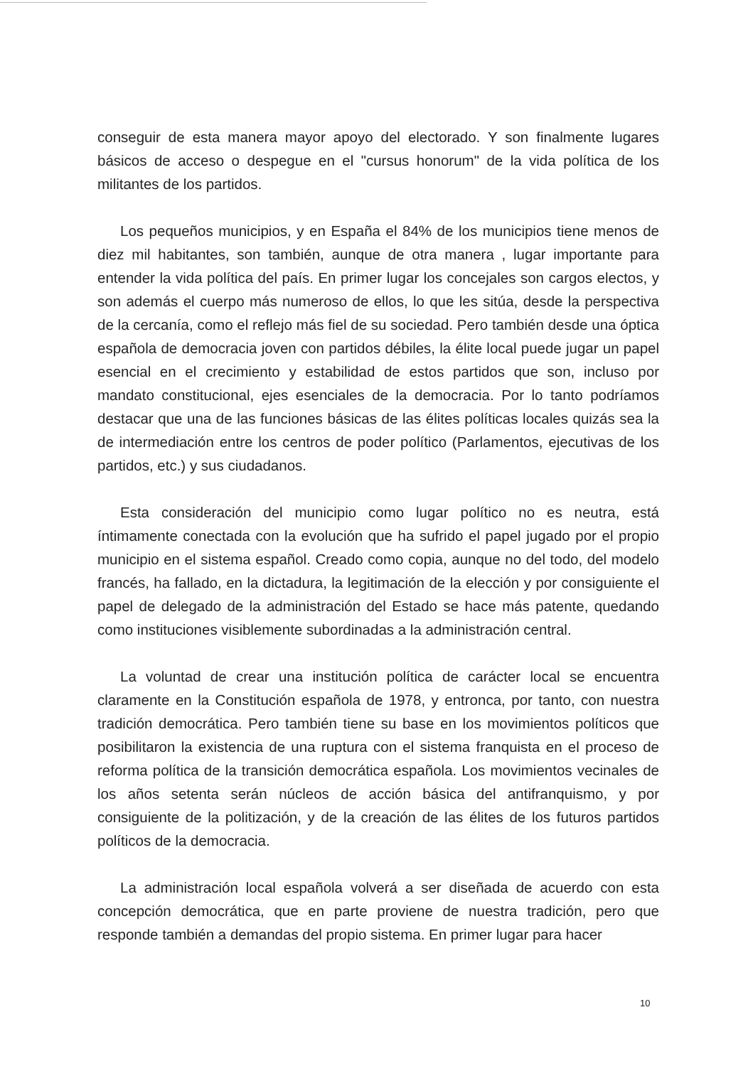conseguir de esta manera mayor apoyo del electorado. Y son finalmente lugares básicos de acceso o despegue en el "cursus honorum" de la vida política de los militantes de los partidos.
Los pequeños municipios, y en España el 84% de los municipios tiene menos de diez mil habitantes, son también, aunque de otra manera , lugar importante para entender la vida política del país. En primer lugar los concejales son cargos electos, y son además el cuerpo más numeroso de ellos, lo que les sitúa, desde la perspectiva de la cercanía, como el reflejo más fiel de su sociedad. Pero también desde una óptica española de democracia joven con partidos débiles, la élite local puede jugar un papel esencial en el crecimiento y estabilidad de estos partidos que son, incluso por mandato constitucional, ejes esenciales de la democracia. Por lo tanto podríamos destacar que una de las funciones básicas de las élites políticas locales quizás sea la de intermediación entre los centros de poder político (Parlamentos, ejecutivas de los partidos, etc.) y sus ciudadanos.
Esta consideración del municipio como lugar político no es neutra, está íntimamente conectada con la evolución que ha sufrido el papel jugado por el propio municipio en el sistema español. Creado como copia, aunque no del todo, del modelo francés, ha fallado, en la dictadura, la legitimación de la elección y por consiguiente el papel de delegado de la administración del Estado se hace más patente, quedando como instituciones visiblemente subordinadas a la administración central.
La voluntad de crear una institución política de carácter local se encuentra claramente en la Constitución española de 1978, y entronca, por tanto, con nuestra tradición democrática. Pero también tiene su base en los movimientos políticos que posibilitaron la existencia de una ruptura con el sistema franquista en el proceso de reforma política de la transición democrática española. Los movimientos vecinales de los años setenta serán núcleos de acción básica del antifranquismo, y por consiguiente de la politización, y de la creación de las élites de los futuros partidos políticos de la democracia.
La administración local española volverá a ser diseñada de acuerdo con esta concepción democrática, que en parte proviene de nuestra tradición, pero que responde también a demandas del propio sistema. En primer lugar para hacer
10